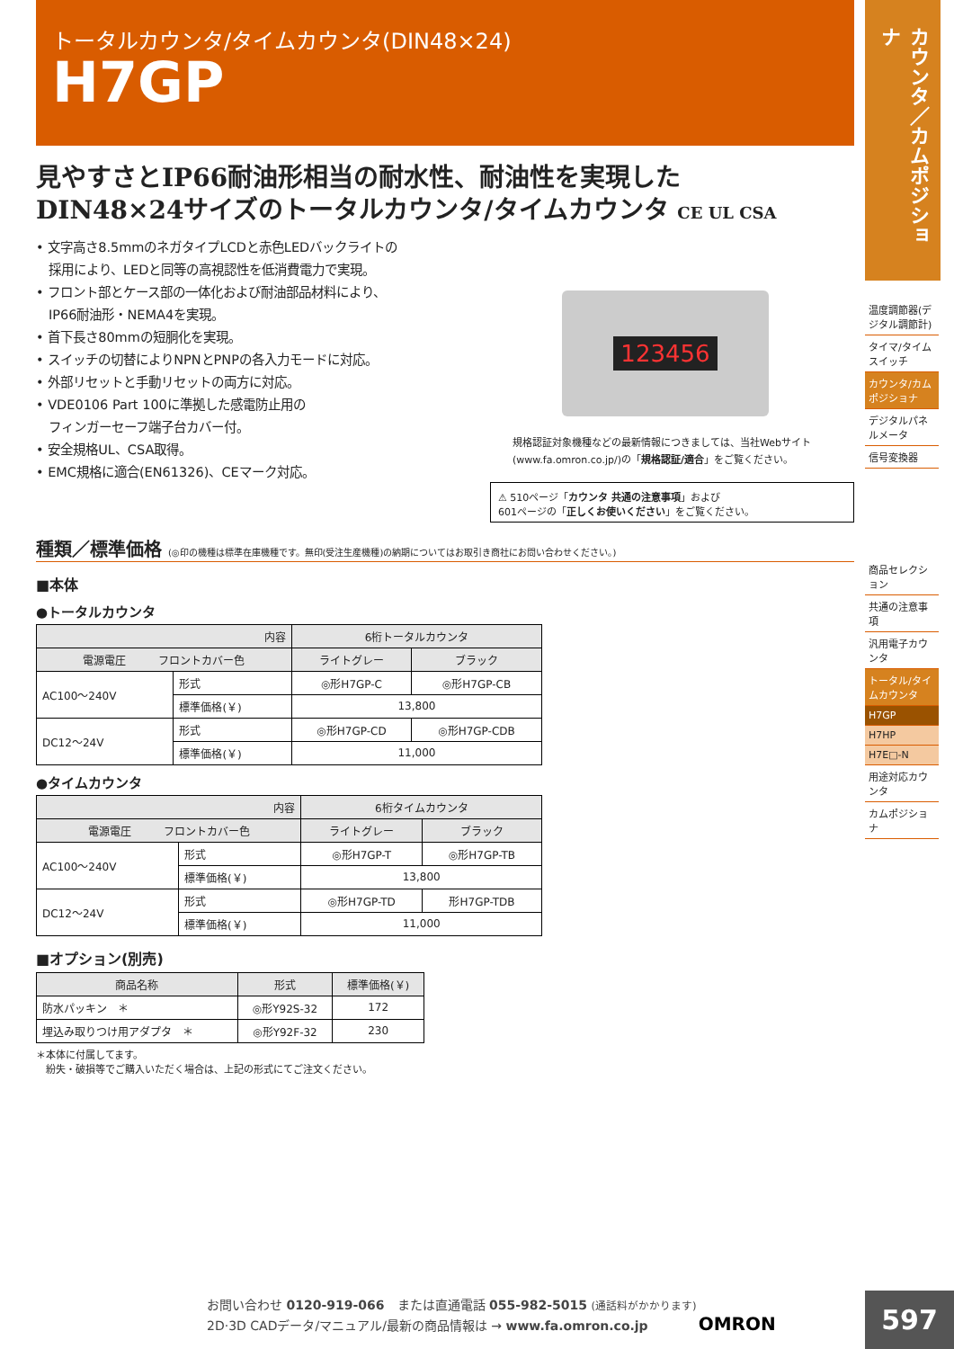トータルカウンタ/タイムカウンタ(DIN48×24)
H7GP
見やすさとIP66耐油形相当の耐水性、耐油性を実現した
DIN48×24サイズのトータルカウンタ/タイムカウンタ CE UL CSA
• 文字高さ8.5mmのネガタイプLCDと赤色LEDバックライトの
　採用により、LEDと同等の高視認性を低消費電力で実現。
• フロント部とケース部の一体化および耐油部品材料により、
　IP66耐油形・NEMA4を実現。
• 首下長さ80mmの短胴化を実現。
• スイッチの切替によりNPNとPNPの各入力モードに対応。
• 外部リセットと手動リセットの両方に対応。
• VDE0106 Part 100に準拠した感電防止用の
　フィンガーセーフ端子台カバー付。
• 安全規格UL、CSA取得。
• EMC規格に適合(EN61326)、CEマーク対応。
123456
規格認証対象機種などの最新情報につきましては、当社Webサイト(www.fa.omron.co.jp/)の「規格認証/適合」をご覧ください。
⚠ 510ページ「カウンタ 共通の注意事項」および
601ページの「正しくお使いください」をご覧ください。
種類／標準価格 (◎印の機種は標準在庫機種です。無印(受注生産機種)の納期についてはお取引き商社にお問い合わせください。)
■本体
●トータルカウンタ
| 内容 | | 6桁トータルカウンタ | |
| --- | --- | --- | --- |
| 電源電圧 フロントカバー色 | | ライトグレー | ブラック |
| AC100～240V | 形式 | ◎形H7GP-C | ◎形H7GP-CB |
| | 標準価格(￥) | 13,800 | |
| DC12～24V | 形式 | ◎形H7GP-CD | ◎形H7GP-CDB |
| | 標準価格(￥) | 11,000 | |
●タイムカウンタ
| 内容 | | 6桁タイムカウンタ | |
| --- | --- | --- | --- |
| 電源電圧 フロントカバー色 | | ライトグレー | ブラック |
| AC100～240V | 形式 | ◎形H7GP-T | ◎形H7GP-TB |
| | 標準価格(￥) | 13,800 | |
| DC12～24V | 形式 | ◎形H7GP-TD | 形H7GP-TDB |
| | 標準価格(￥) | 11,000 | |
■オプション(別売)
| 商品名称 | 形式 | 標準価格(￥) |
| --- | --- | --- |
| 防水パッキン ＊ | ◎形Y92S-32 | 172 |
| 埋込み取りつけ用アダプタ ＊ | ◎形Y92F-32 | 230 |
＊本体に付属してます。
　紛失・破損等でご購入いただく場合は、上記の形式にてご注文ください。
カウンタ／カムポジショナ
温度調節器(デジタル調節計)
タイマ/タイムスイッチ
カウンタ/カムポジショナ
デジタルパネルメータ
信号変換器
商品セレクション
共通の注意事項
汎用電子カウンタ
トータル/タイムカウンタ
H7GP
H7HP
H7E□-N
用途対応カウンタ
カムポジショナ
お問い合わせ 0120-919-066　または直通電話 055-982-5015 (通話料がかかります)
2D·3D CADデータ/マニュアル/最新の商品情報は → www.fa.omron.co.jp　　　　OMRON
597